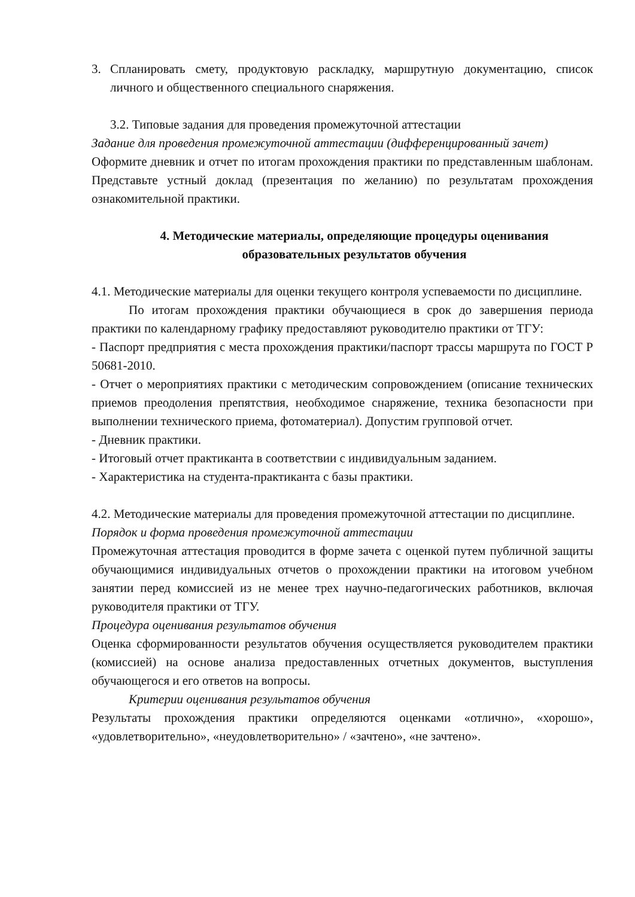3. Спланировать смету, продуктовую раскладку, маршрутную документацию, список личного и общественного специального снаряжения.
3.2. Типовые задания для проведения промежуточной аттестации
Задание для проведения промежуточной аттестации (дифференцированный зачет)
Оформите дневник и отчет по итогам прохождения практики по представленным шаблонам. Представьте устный доклад (презентация по желанию) по результатам прохождения ознакомительной практики.
4. Методические материалы, определяющие процедуры оценивания образовательных результатов обучения
4.1. Методические материалы для оценки текущего контроля успеваемости по дисциплине.
По итогам прохождения практики обучающиеся в срок до завершения периода практики по календарному графику предоставляют руководителю практики от ТГУ:
- Паспорт предприятия с места прохождения практики/паспорт трассы маршрута по ГОСТ Р 50681-2010.
- Отчет о мероприятиях практики с методическим сопровождением (описание технических приемов преодоления препятствия, необходимое снаряжение, техника безопасности при выполнении технического приема, фотоматериал). Допустим групповой отчет.
- Дневник практики.
- Итоговый отчет практиканта в соответствии с индивидуальным заданием.
- Характеристика на студента-практиканта с базы практики.
4.2. Методические материалы для проведения промежуточной аттестации по дисциплине.
Порядок и форма проведения промежуточной аттестации
Промежуточная аттестация проводится в форме зачета с оценкой путем публичной защиты обучающимися индивидуальных отчетов о прохождении практики на итоговом учебном занятии перед комиссией из не менее трех научно-педагогических работников, включая руководителя практики от ТГУ.
Процедура оценивания результатов обучения
Оценка сформированности результатов обучения осуществляется руководителем практики (комиссией) на основе анализа предоставленных отчетных документов, выступления обучающегося и его ответов на вопросы.
Критерии оценивания результатов обучения
Результаты прохождения практики определяются оценками «отлично», «хорошо», «удовлетворительно», «неудовлетворительно» / «зачтено», «не зачтено».